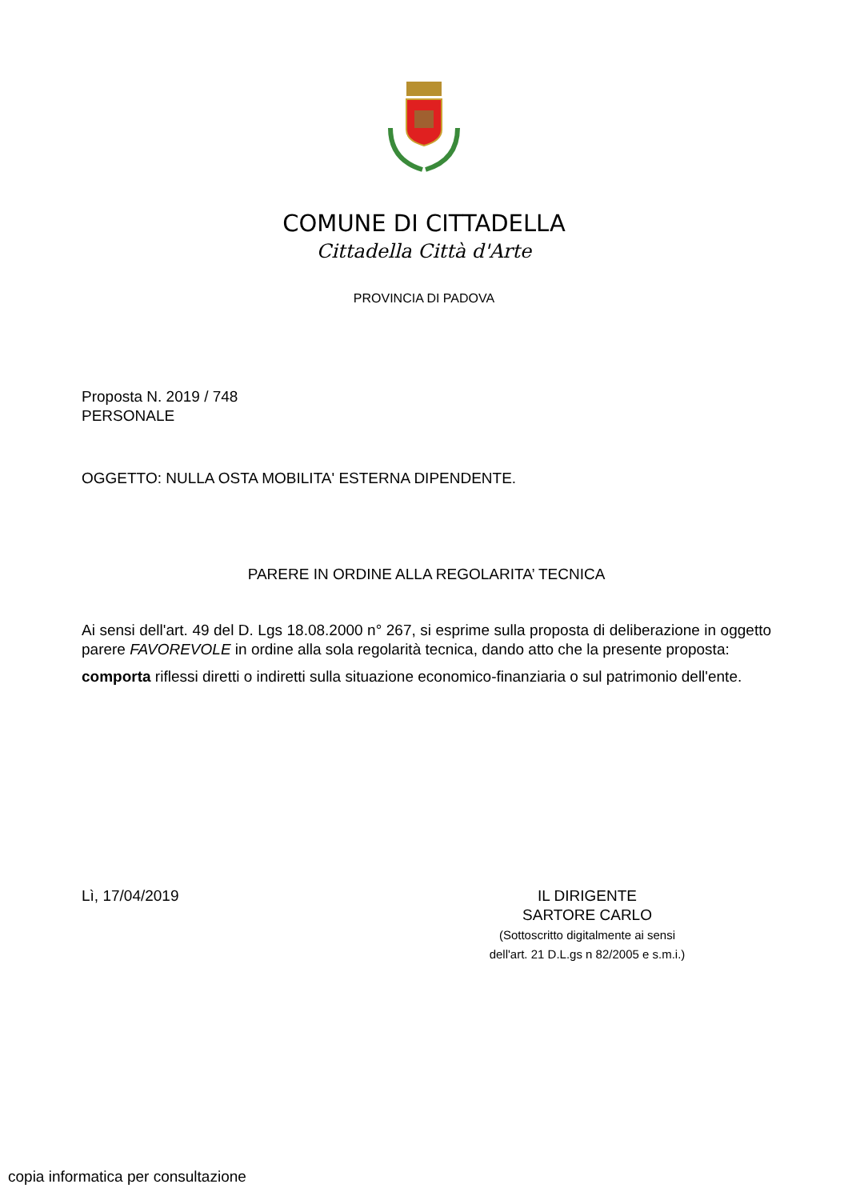COMUNE DI CITTADELLA
Cittadella Città d'Arte
PROVINCIA DI PADOVA
Proposta N. 2019 / 748
PERSONALE
OGGETTO: NULLA OSTA MOBILITA' ESTERNA DIPENDENTE.
PARERE IN ORDINE ALLA REGOLARITA’ TECNICA
Ai sensi dell'art. 49 del D. Lgs 18.08.2000 n° 267, si esprime sulla proposta di deliberazione in oggetto parere FAVOREVOLE in ordine alla sola regolarità tecnica, dando atto che la presente proposta:
comporta riflessi diretti o indiretti sulla situazione economico-finanziaria o sul patrimonio dell'ente.
Lì, 17/04/2019 IL DIRIGENTE
SARTORE CARLO
(Sottoscritto digitalmente ai sensi
dell'art. 21 D.L.gs n 82/2005 e s.m.i.)
copia informatica per consultazione